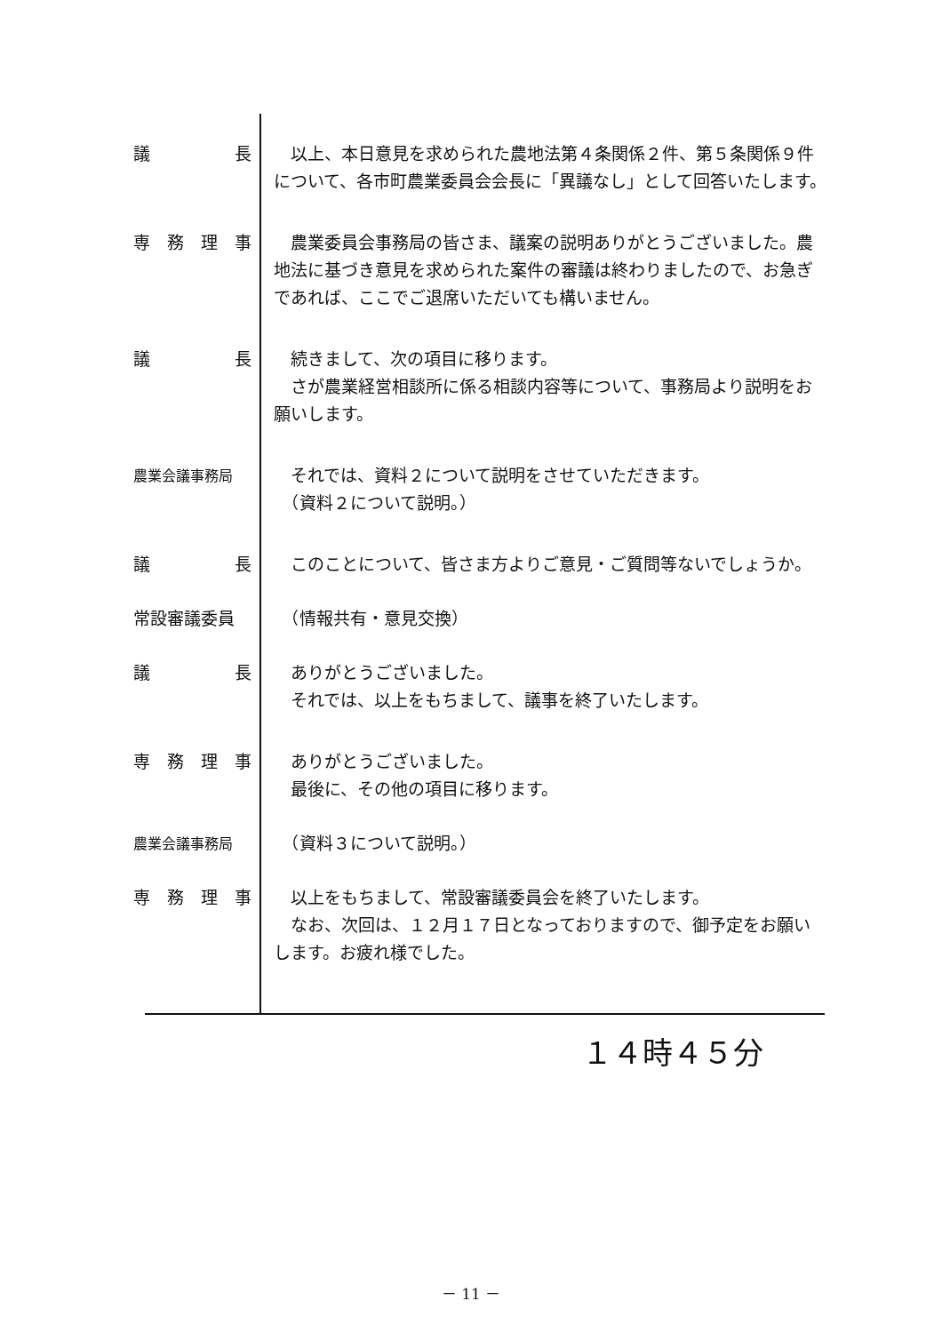議長 　以上、本日意見を求められた農地法第４条関係２件、第５条関係９件について、各市町農業委員会会長に「異議なし」として回答いたします。
専務理事 　農業委員会事務局の皆さま、議案の説明ありがとうございました。農地法に基づき意見を求められた案件の審議は終わりましたので、お急ぎであれば、ここでご退席いただいても構いません。
議長 　続きまして、次の項目に移ります。
　さが農業経営相談所に係る相談内容等について、事務局より説明をお願いします。
農業会議事務局
　それでは、資料２について説明をさせていただきます。
　（資料２について説明。）
議長 　このことについて、皆さま方よりご意見・ご質問等ないでしょうか。
常設審議委員 　（情報共有・意見交換）
議長 　ありがとうございました。
　それでは、以上をもちまして、議事を終了いたします。
専務理事 　ありがとうございました。
　最後に、その他の項目に移ります。
農業会議事務局
　（資料３について説明。）
専務理事 　以上をもちまして、常設審議委員会を終了いたします。
　なお、次回は、１２月１７日となっておりますので、御予定をお願いします。お疲れ様でした。
１４時４５分
－ 11 －